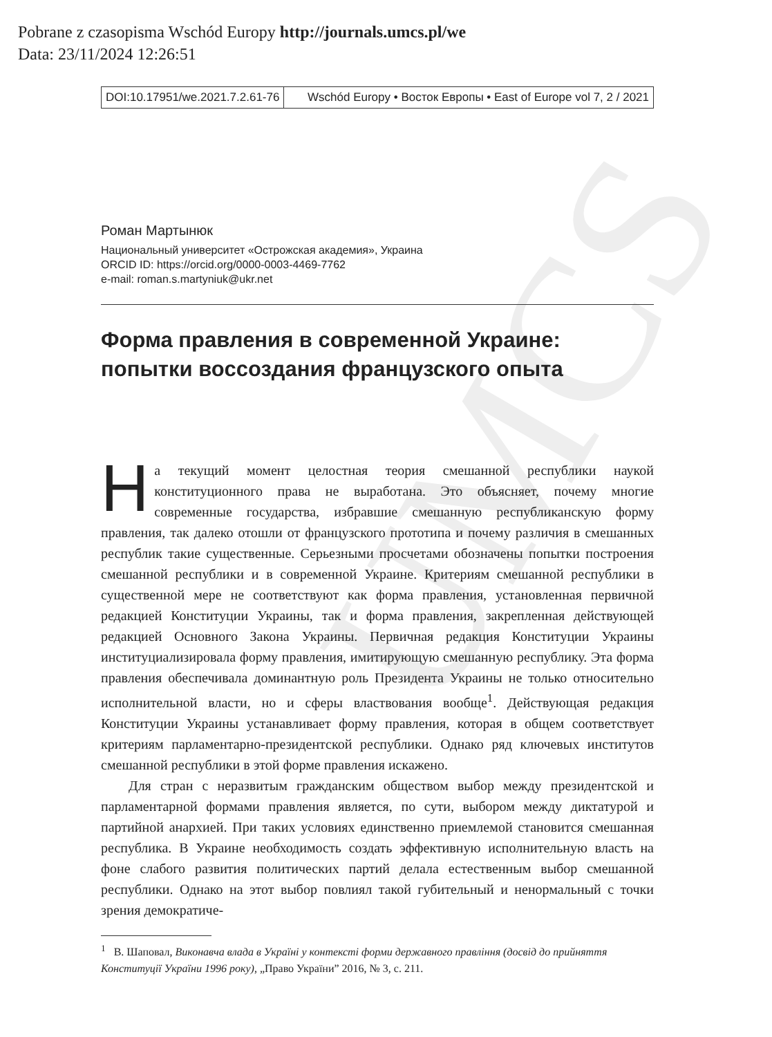Pobrane z czasopisma Wschód Europy http://journals.umcs.pl/we
Data: 23/11/2024 12:26:51
UMCS
DOI:10.17951/we.2021.7.2.61-76
Wschód Europy • Восток Европы • East of Europe vol 7, 2 / 2021
Роман Мартынюк
Национальный университет «Острожская академия», Украина
ORCID ID: https://orcid.org/0000-0003-4469-7762
e-mail: roman.s.martyniuk@ukr.net
Форма правления в современной Украине: попытки воссоздания французского опыта
На текущий момент целостная теория смешанной республики наукой конституционного права не выработана. Это объясняет, почему многие современные государства, избравшие смешанную республиканскую форму правления, так далеко отошли от французского прототипа и почему различия в смешанных республик такие существенные. Серьезными просчетами обозначены попытки построения смешанной республики и в современной Украине. Критериям смешанной республики в существенной мере не соответствуют как форма правления, установленная первичной редакцией Конституции Украины, так и форма правления, закрепленная действующей редакцией Основного Закона Украины. Первичная редакция Конституции Украины институциализировала форму правления, имитирующую смешанную республику. Эта форма правления обеспечивала доминантную роль Президента Украины не только относительно исполнительной власти, но и сферы властвования вообще<sup>1</sup>. Действующая редакция Конституции Украины устанавливает форму правления, которая в общем соответствует критериям парламентарно-президентской республики. Однако ряд ключевых институтов смешанной республики в этой форме правления искажено.
Для стран с неразвитым гражданским обществом выбор между президентской и парламентарной формами правления является, по сути, выбором между диктатурой и партийной анархией. При таких условиях единственно приемлемой становится смешанная республика. В Украине необходимость создать эффективную исполнительную власть на фоне слабого развития политических партий делала естественным выбор смешанной республики. Однако на этот выбор повлиял такой губительный и ненормальный с точки зрения демократиче-
<sup>1</sup> В. Шаповал, Виконавча влада в Україні у контексті форми державного правління (досвід до прийняття Конституції України 1996 року), „Право України” 2016, № 3, с. 211.